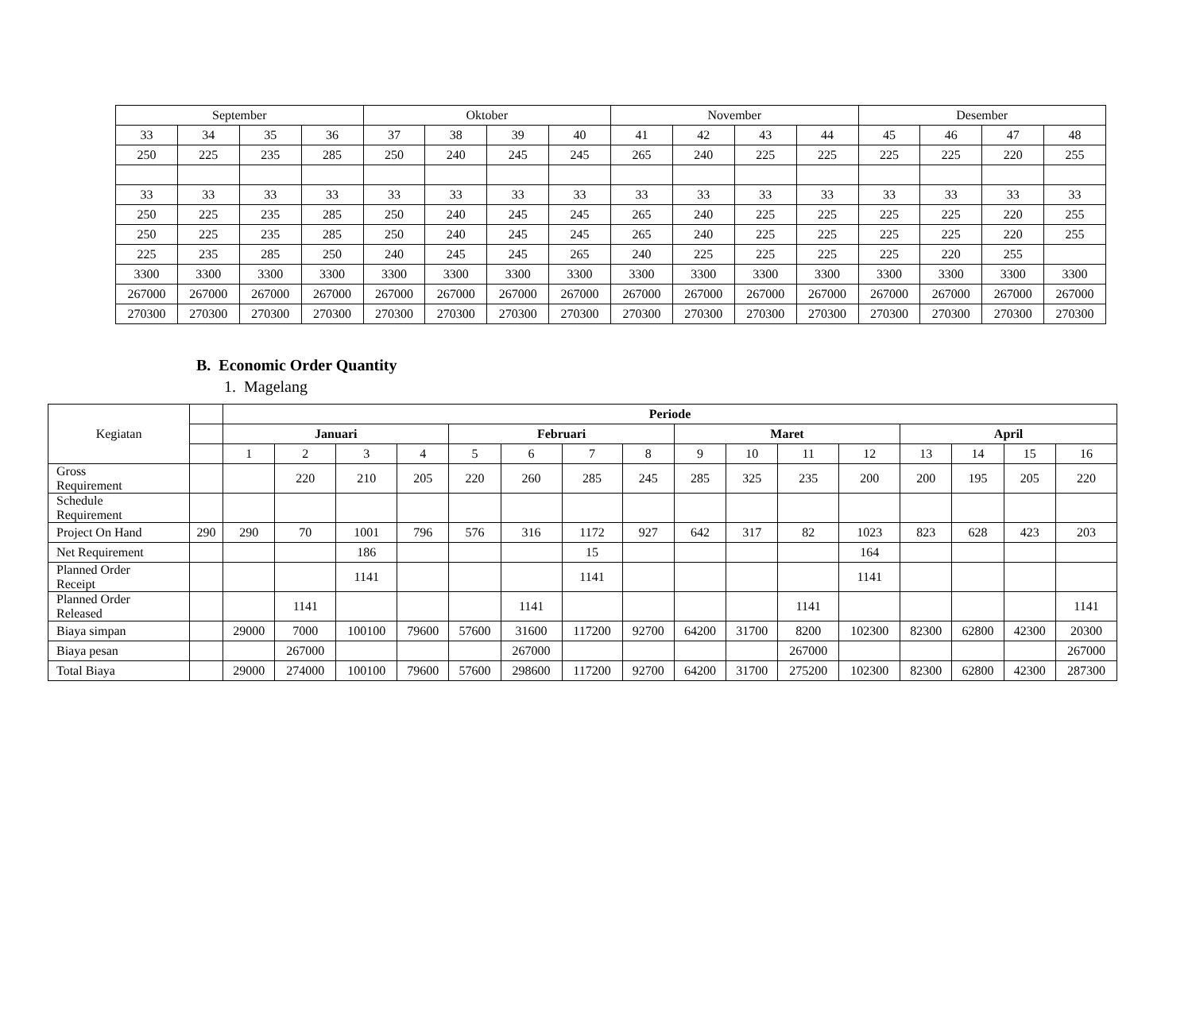| September | | | | Oktober | | | | November | | | | Desember | | | |
| 33 | 34 | 35 | 36 | 37 | 38 | 39 | 40 | 41 | 42 | 43 | 44 | 45 | 46 | 47 | 48 |
| 250 | 225 | 235 | 285 | 250 | 240 | 245 | 245 | 265 | 240 | 225 | 225 | 225 | 225 | 220 | 255 |
| 33 | 33 | 33 | 33 | 33 | 33 | 33 | 33 | 33 | 33 | 33 | 33 | 33 | 33 | 33 | 33 |
| 250 | 225 | 235 | 285 | 250 | 240 | 245 | 245 | 265 | 240 | 225 | 225 | 225 | 225 | 220 | 255 |
| 250 | 225 | 235 | 285 | 250 | 240 | 245 | 245 | 265 | 240 | 225 | 225 | 225 | 225 | 220 | 255 |
| 225 | 235 | 285 | 250 | 240 | 245 | 245 | 265 | 240 | 225 | 225 | 225 | 225 | 220 | 255 | |
| 3300 | 3300 | 3300 | 3300 | 3300 | 3300 | 3300 | 3300 | 3300 | 3300 | 3300 | 3300 | 3300 | 3300 | 3300 | 3300 |
| 267000 | 267000 | 267000 | 267000 | 267000 | 267000 | 267000 | 267000 | 267000 | 267000 | 267000 | 267000 | 267000 | 267000 | 267000 | 267000 |
| 270300 | 270300 | 270300 | 270300 | 270300 | 270300 | 270300 | 270300 | 270300 | 270300 | 270300 | 270300 | 270300 | 270300 | 270300 | 270300 |
B. Economic Order Quantity
1. Magelang
| Kegiatan | | Periode | | | | | | | | | | | | | | | |
| | | Januari | | | | Februari | | | | Maret | | | | April | | | |
| | | 1 | 2 | 3 | 4 | 5 | 6 | 7 | 8 | 9 | 10 | 11 | 12 | 13 | 14 | 15 | 16 |
| Gross Requirement | | | 220 | 210 | 205 | 220 | 260 | 285 | 245 | 285 | 325 | 235 | 200 | 200 | 195 | 205 | 220 |
| Schedule Requirement | | | | | | | | | | | | | | | | | |
| Project On Hand | 290 | 290 | 70 | 1001 | 796 | 576 | 316 | 1172 | 927 | 642 | 317 | 82 | 1023 | 823 | 628 | 423 | 203 |
| Net Requirement | | | | 186 | | | | 15 | | | | | 164 | | | | |
| Planned Order Receipt | | | | 1141 | | | | 1141 | | | | | 1141 | | | | |
| Planned Order Released | | | 1141 | | | | 1141 | | | | | 1141 | | | | | 1141 |
| Biaya simpan | | 29000 | 7000 | 100100 | 79600 | 57600 | 31600 | 117200 | 92700 | 64200 | 31700 | 8200 | 102300 | 82300 | 62800 | 42300 | 20300 |
| Biaya pesan | | | 267000 | | | | 267000 | | | | | 267000 | | | | | 267000 |
| Total Biaya | | 29000 | 274000 | 100100 | 79600 | 57600 | 298600 | 117200 | 92700 | 64200 | 31700 | 275200 | 102300 | 82300 | 62800 | 42300 | 287300 |